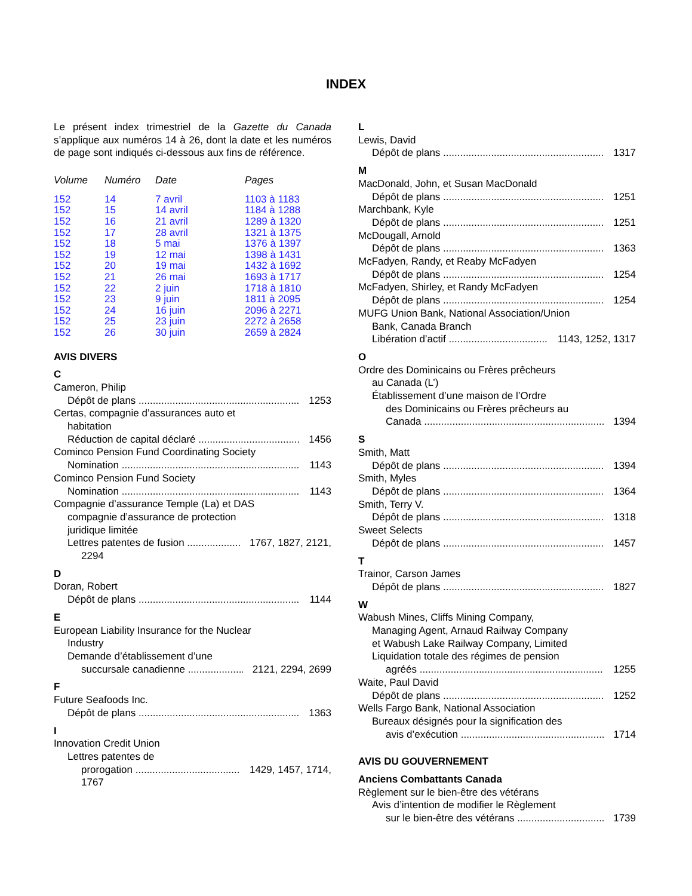INDEX
Le présent index trimestriel de la Gazette du Canada s’applique aux numéros 14 à 26, dont la date et les numéros de page sont indiqués ci-dessous aux fins de référence.
| Volume | Numéro | Date | Pages |
| --- | --- | --- | --- |
| 152 | 14 | 7 avril | 1103 à 1183 |
| 152 | 15 | 14 avril | 1184 à 1288 |
| 152 | 16 | 21 avril | 1289 à 1320 |
| 152 | 17 | 28 avril | 1321 à 1375 |
| 152 | 18 | 5 mai | 1376 à 1397 |
| 152 | 19 | 12 mai | 1398 à 1431 |
| 152 | 20 | 19 mai | 1432 à 1692 |
| 152 | 21 | 26 mai | 1693 à 1717 |
| 152 | 22 | 2 juin | 1718 à 1810 |
| 152 | 23 | 9 juin | 1811 à 2095 |
| 152 | 24 | 16 juin | 2096 à 2271 |
| 152 | 25 | 23 juin | 2272 à 2658 |
| 152 | 26 | 30 juin | 2659 à 2824 |
AVIS DIVERS
C
Cameron, Philip
Dépôt de plans 1253
Certas, compagnie d’assurances auto et
habitation
Réduction de capital déclaré 1456
Cominco Pension Fund Coordinating Society
Nomination 1143
Cominco Pension Fund Society
Nomination 1143
Compagnie d’assurance Temple (La) et DAS
compagnie d’assurance de protection
juridique limitée
Lettres patentes de fusion 1767, 1827, 2121,
2294
D
Doran, Robert
Dépôt de plans 1144
E
European Liability Insurance for the Nuclear
Industry
Demande d’établissement d’une
succursale canadienne 2121, 2294, 2699
F
Future Seafoods Inc.
Dépôt de plans 1363
I
Innovation Credit Union
Lettres patentes de
prorogation 1429, 1457, 1714,
1767
L
Lewis, David
Dépôt de plans 1317
M
MacDonald, John, et Susan MacDonald
Dépôt de plans 1251
Marchbank, Kyle
Dépôt de plans 1251
McDougall, Arnold
Dépôt de plans 1363
McFadyen, Randy, et Reaby McFadyen
Dépôt de plans 1254
McFadyen, Shirley, et Randy McFadyen
Dépôt de plans 1254
MUFG Union Bank, National Association/Union
Bank, Canada Branch
Libération d’actif 1143, 1252, 1317
O
Ordre des Dominicains ou Frères prêcheurs
au Canada (L’)
Établissement d’une maison de l’Ordre
des Dominicains ou Frères prêcheurs au
Canada 1394
S
Smith, Matt
Dépôt de plans 1394
Smith, Myles
Dépôt de plans 1364
Smith, Terry V.
Dépôt de plans 1318
Sweet Selects
Dépôt de plans 1457
T
Trainor, Carson James
Dépôt de plans 1827
W
Wabush Mines, Cliffs Mining Company,
Managing Agent, Arnaud Railway Company
et Wabush Lake Railway Company, Limited
Liquidation totale des régimes de pension
agréés 1255
Waite, Paul David
Dépôt de plans 1252
Wells Fargo Bank, National Association
Bureaux désignés pour la signification des
avis d’exécution 1714
AVIS DU GOUVERNEMENT
Anciens Combattants Canada
Règlement sur le bien-être des vétérans
Avis d’intention de modifier le Règlement
sur le bien-être des vétérans 1739